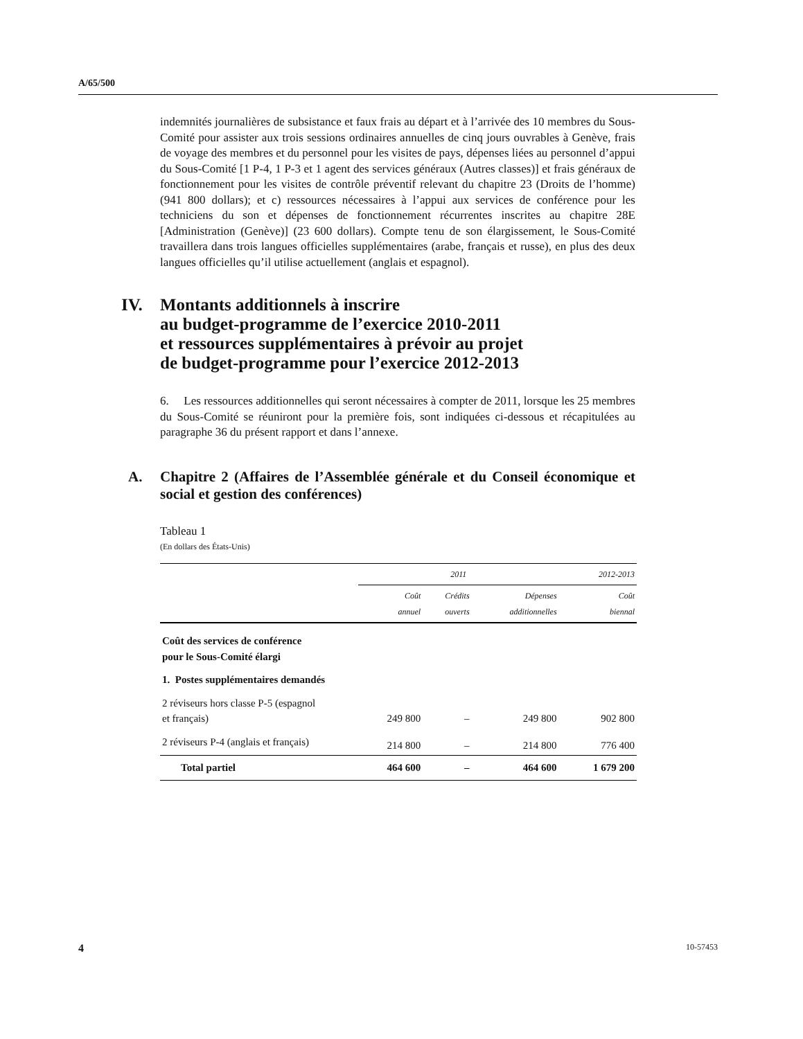A/65/500
indemnités journalières de subsistance et faux frais au départ et à l’arrivée des 10 membres du Sous-Comité pour assister aux trois sessions ordinaires annuelles de cinq jours ouvrables à Genève, frais de voyage des membres et du personnel pour les visites de pays, dépenses liées au personnel d’appui du Sous-Comité [1 P-4, 1 P-3 et 1 agent des services généraux (Autres classes)] et frais généraux de fonctionnement pour les visites de contrôle préventif relevant du chapitre 23 (Droits de l’homme) (941 800 dollars); et c) ressources nécessaires à l’appui aux services de conférence pour les techniciens du son et dépenses de fonctionnement récurrentes inscrites au chapitre 28E [Administration (Genève)] (23 600 dollars). Compte tenu de son élargissement, le Sous-Comité travaillera dans trois langues officielles supplémentaires (arabe, français et russe), en plus des deux langues officielles qu’il utilise actuellement (anglais et espagnol).
IV. Montants additionnels à inscrire
au budget-programme de l’exercice 2010-2011
et ressources supplémentaires à prévoir au projet
de budget-programme pour l’exercice 2012-2013
6. Les ressources additionnelles qui seront nécessaires à compter de 2011, lorsque les 25 membres du Sous-Comité se réuniront pour la première fois, sont indiquées ci-dessous et récapitulées au paragraphe 36 du présent rapport et dans l’annexe.
A. Chapitre 2 (Affaires de l’Assemblée générale et du Conseil économique et social et gestion des conférences)
Tableau 1
(En dollars des États-Unis)
| | 2011 | | | 2012-2013 |
| --- | --- | --- | --- | --- |
| | Coût annuel | Crédits ouverts | Dépenses additionnelles | Coût biennal |
| Coût des services de conférence pour le Sous-Comité élargi | | | | |
| 1. Postes supplémentaires demandés | | | | |
| 2 réviseurs hors classe P-5 (espagnol et français) | 249 800 | – | 249 800 | 902 800 |
| 2 réviseurs P-4 (anglais et français) | 214 800 | – | 214 800 | 776 400 |
| Total partiel | 464 600 | – | 464 600 | 1 679 200 |
4 10-57453